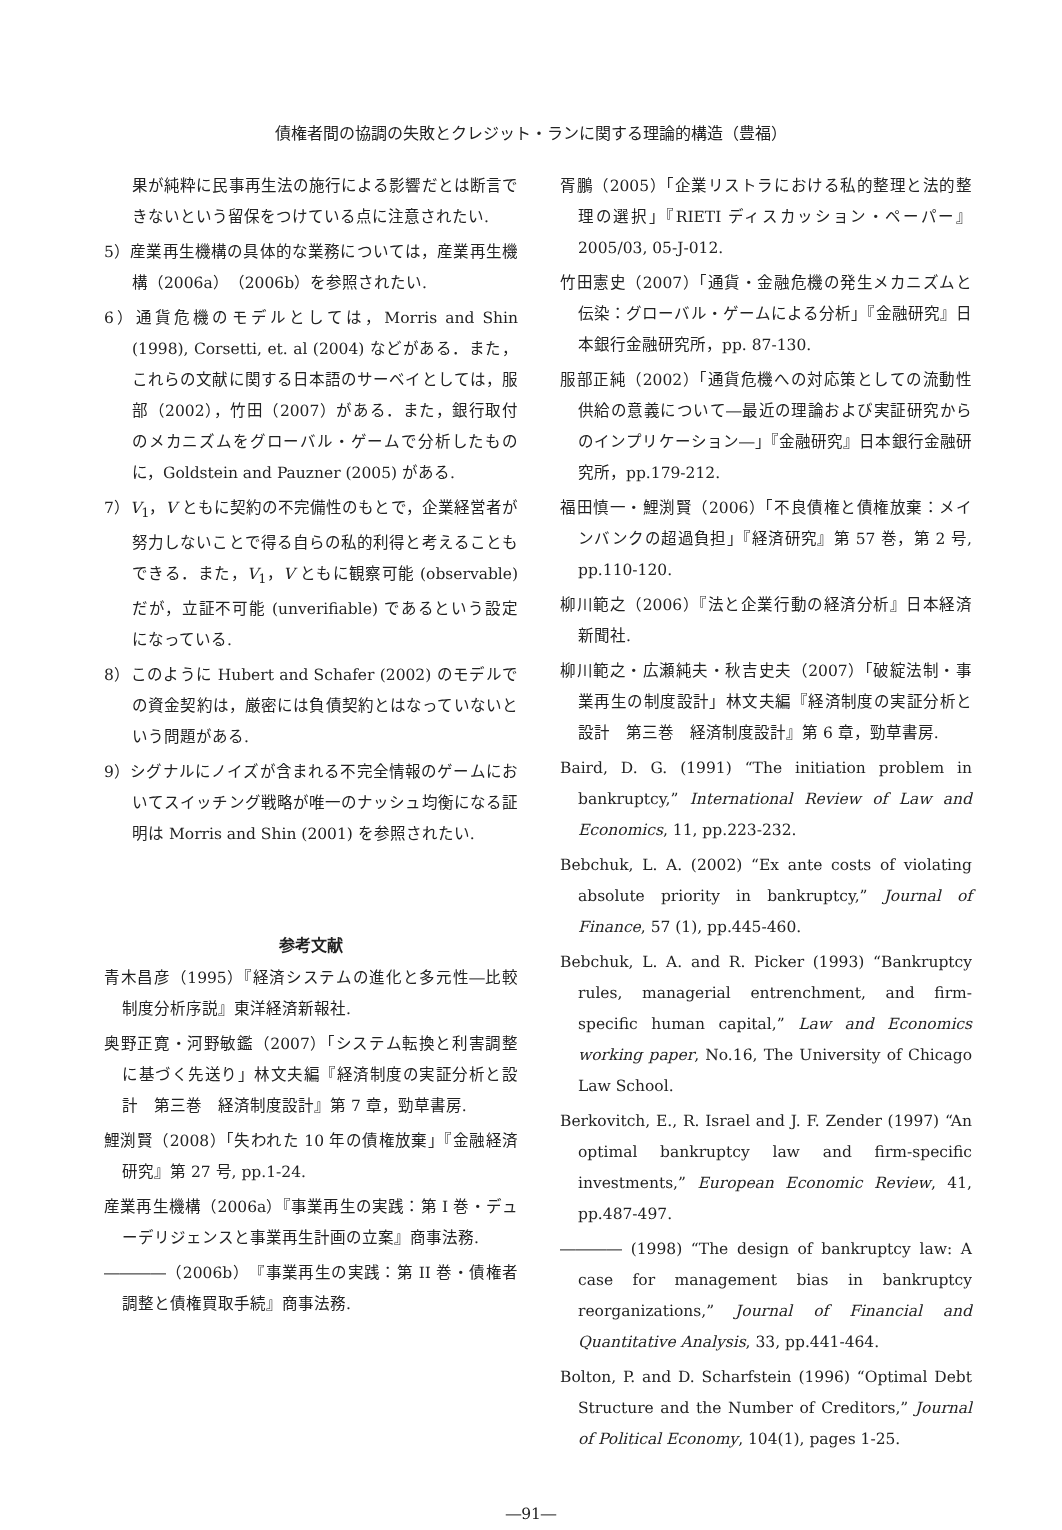債権者間の協調の失敗とクレジット・ランに関する理論的構造（豊福）
果が純粋に民事再生法の施行による影響だとは断言できないという留保をつけている点に注意されたい.
5）産業再生機構の具体的な業務については，産業再生機構（2006a）（2006b）を参照されたい.
6）通貨危機のモデルとしては，Morris and Shin (1998), Corsetti, et. al (2004) などがある．また，これらの文献に関する日本語のサーベイとしては，服部（2002），竹田（2007）がある．また，銀行取付のメカニズムをグローバル・ゲームで分析したものに，Goldstein and Pauzner (2005) がある.
7）V<sub>1</sub>，V ともに契約の不完備性のもとで，企業経営者が努力しないことで得る自らの私的利得と考えることもできる．また，V<sub>1</sub>，V ともに観察可能 (observable) だが，立証不可能 (unverifiable) であるという設定になっている.
8）このように Hubert and Schafer (2002) のモデルでの資金契約は，厳密には負債契約とはなっていないという問題がある.
9）シグナルにノイズが含まれる不完全情報のゲームにおいてスイッチング戦略が唯一のナッシュ均衡になる証明は Morris and Shin (2001) を参照されたい.
参考文献
青木昌彦（1995）『経済システムの進化と多元性―比較制度分析序説』東洋経済新報社.
奥野正寛・河野敏鑑（2007）「システム転換と利害調整に基づく先送り」林文夫編『経済制度の実証分析と設計　第三巻　経済制度設計』第 7 章，勁草書房.
鯉渕賢（2008）「失われた 10 年の債権放棄」『金融経済研究』第 27 号, pp.1-24.
産業再生機構（2006a）『事業再生の実践：第 I 巻・デューデリジェンスと事業再生計画の立案』商事法務.
――――（2006b）『事業再生の実践：第 II 巻・債権者調整と債権買取手続』商事法務.
胥鵬（2005）「企業リストラにおける私的整理と法的整理の選択」『RIETI ディスカッション・ペーパー』2005/03, 05-J-012.
竹田憲史（2007）「通貨・金融危機の発生メカニズムと伝染：グローバル・ゲームによる分析」『金融研究』日本銀行金融研究所，pp. 87-130.
服部正純（2002）「通貨危機への対応策としての流動性供給の意義について―最近の理論および実証研究からのインプリケーション―」『金融研究』日本銀行金融研究所，pp.179-212.
福田慎一・鯉渕賢（2006）「不良債権と債権放棄：メインバンクの超過負担」『経済研究』第 57 巻，第 2 号, pp.110-120.
柳川範之（2006）『法と企業行動の経済分析』日本経済新聞社.
柳川範之・広瀬純夫・秋吉史夫（2007）「破綻法制・事業再生の制度設計」林文夫編『経済制度の実証分析と設計　第三巻　経済制度設計』第 6 章，勁草書房.
Baird, D. G. (1991) “The initiation problem in bankruptcy,” International Review of Law and Economics, 11, pp.223-232.
Bebchuk, L. A. (2002) “Ex ante costs of violating absolute priority in bankruptcy,” Journal of Finance, 57 (1), pp.445-460.
Bebchuk, L. A. and R. Picker (1993) “Bankruptcy rules, managerial entrenchment, and firm-specific human capital,” Law and Economics working paper, No.16, The University of Chicago Law School.
Berkovitch, E., R. Israel and J. F. Zender (1997) “An optimal bankruptcy law and firm-specific investments,” European Economic Review, 41, pp.487-497.
―――― (1998) “The design of bankruptcy law: A case for management bias in bankruptcy reorganizations,” Journal of Financial and Quantitative Analysis, 33, pp.441-464.
Bolton, P. and D. Scharfstein (1996) “Optimal Debt Structure and the Number of Creditors,” Journal of Political Economy, 104(1), pages 1-25.
―91―